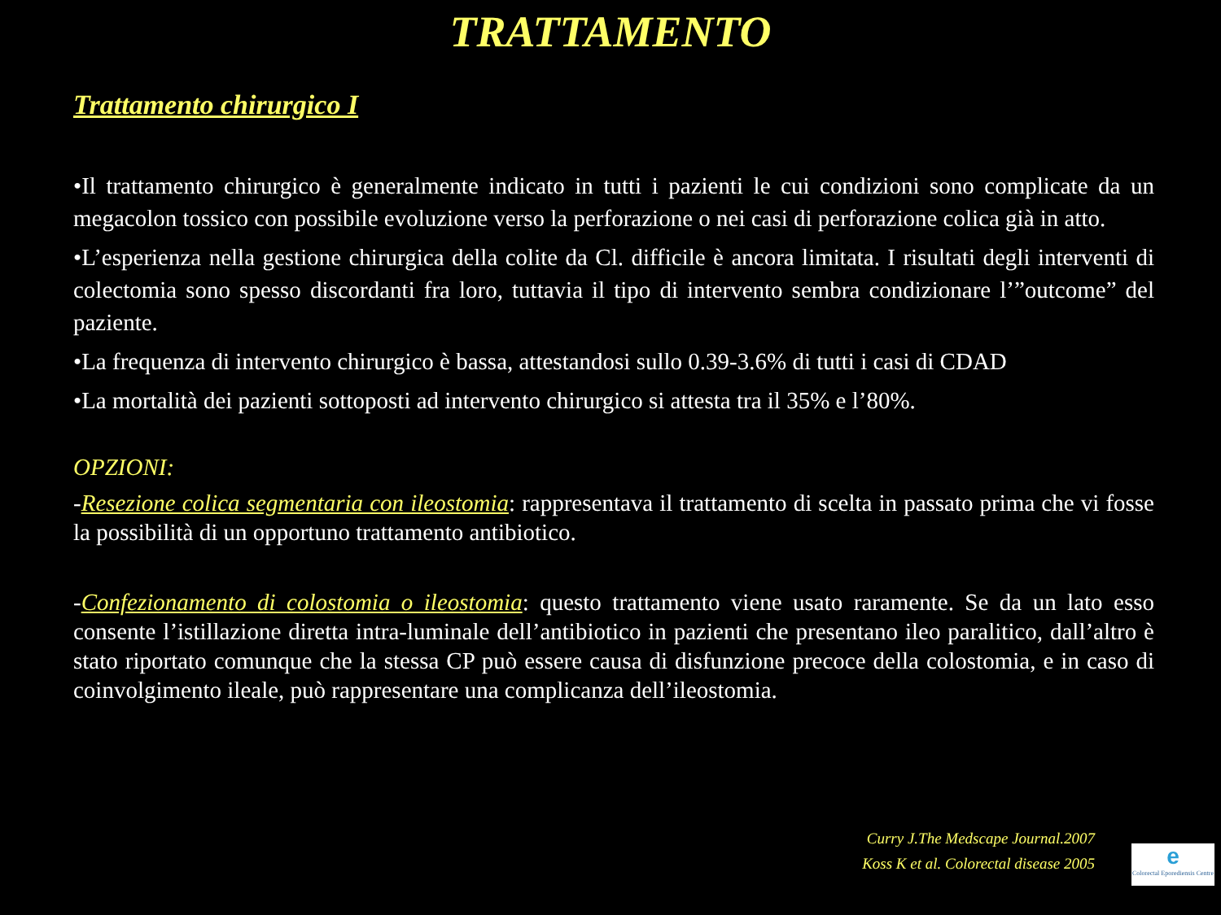TRATTAMENTO
Trattamento chirurgico I
•Il trattamento chirurgico è generalmente indicato in tutti i pazienti le cui condizioni sono complicate da un megacolon tossico con possibile evoluzione verso la perforazione o nei casi di perforazione colica già in atto.
•L’esperienza nella gestione chirurgica della colite da Cl. difficile è ancora limitata. I risultati degli interventi di colectomia sono spesso discordanti fra loro, tuttavia il tipo di intervento sembra condizionare l’”outcome” del paziente.
•La frequenza di intervento chirurgico è bassa, attestandosi sullo 0.39-3.6% di tutti i casi di CDAD
•La mortalità dei pazienti sottoposti ad intervento chirurgico si attesta tra il 35% e l’80%.
OPZIONI:
-Resezione colica segmentaria con ileostomia: rappresentava il trattamento di scelta in passato prima che vi fosse la possibilità di un opportuno trattamento antibiotico.
-Confezionamento di colostomia o ileostomia: questo trattamento viene usato raramente. Se da un lato esso consente l’istillazione diretta intra-luminale dell’antibiotico in pazienti che presentano ileo paralitico, dall’altro è stato riportato comunque che la stessa CP può essere causa di disfunzione precoce della colostomia, e in caso di coinvolgimento ileale, può rappresentare una complicanza dell’ileostomia.
Curry J.The Medscape Journal.2007
Koss K et al. Colorectal disease 2005
e
Colorectal Eporediensis Centre